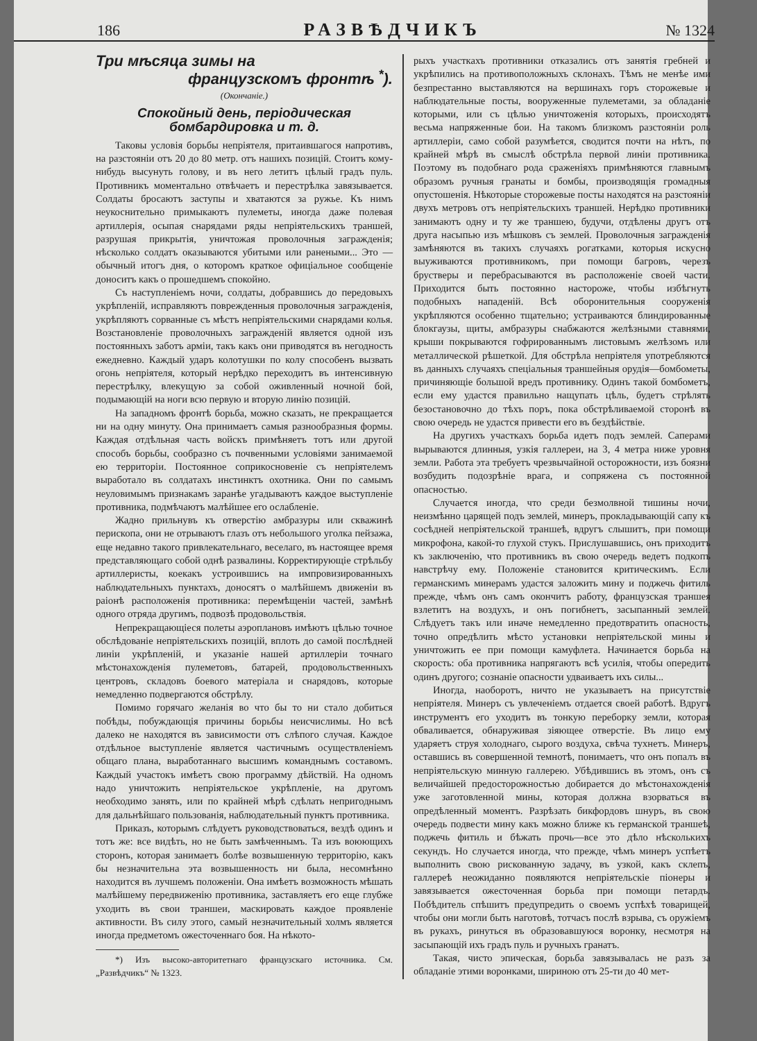186 РАЗВѢДЧИКЪ № 1324
Три мѣсяца зимы на
французскомъ фронтѣ <sup>*</sup>).
(Окончаніе.)
Спокойный день, періодическая бомбардировка и т. д.
Таковы условія борьбы непріятеля, притаившагося напротивъ, на разстояніи отъ 20 до 80 метр. отъ нашихъ позицій. Стоитъ кому-нибудь высунуть голову, и въ него летитъ цѣлый градъ пуль. Противникъ моментально отвѣчаетъ и перестрѣлка завязывается. Солдаты бросаютъ заступы и хватаются за ружье. Къ нимъ неукоснительно примыкаютъ пулеметы, иногда даже полевая артиллерія, осыпая снарядами ряды непріятельскихъ траншей, разрушая прикрытія, уничтожая проволочныя загражденія; нѣсколько солдатъ оказываются убитыми или ранеными... Это — обычный итогъ дня, о которомъ краткое офиціальное сообщеніе доноситъ какъ о прошедшемъ спокойно.
Съ наступленіемъ ночи, солдаты, добравшись до передовыхъ укрѣпленій, исправляютъ поврежденныя проволочныя загражденія, укрѣпляютъ сорванные съ мѣстъ непріятельскими снарядами колья. Возстановленіе проволочныхъ загражденій является одной изъ постоянныхъ заботъ арміи, такъ какъ они приводятся въ негодность ежедневно. Каждый ударъ колотушки по колу способенъ вызвать огонь непріятеля, который нерѣдко переходитъ въ интенсивную перестрѣлку, влекущую за собой оживленный ночной бой, подымающій на ноги всю первую и вторую линію позицій.
На западномъ фронтѣ борьба, можно сказать, не прекращается ни на одну минуту. Она принимаетъ самыя разнообразныя формы. Каждая отдѣльная часть войскъ примѣняетъ тотъ или другой способъ борьбы, сообразно съ почвенными условіями занимаемой ею территоріи. Постоянное соприкосновеніе съ непріятелемъ выработало въ солдатахъ инстинктъ охотника. Они по самымъ неуловимымъ признакамъ заранѣе угадываютъ каждое выступленіе противника, подмѣчаютъ малѣйшее его ослабленіе.
Жадно прильнувъ къ отверстію амбразуры или скважинѣ перископа, они не отрываютъ глазъ отъ небольшого уголка пейзажа, еще недавно такого привлекательнаго, веселаго, въ настоящее время представляющаго собой однѣ развалины. Корректирующіе стрѣльбу артиллеристы, коекакъ устроившись на импровизированныхъ наблюдательныхъ пунктахъ, доносятъ о малѣйшемъ движеніи въ раіонѣ расположенія противника: перемѣщеніи частей, замѣнѣ одного отряда другимъ, подвозѣ продовольствія.
Непрекращающіеся полеты аэроплановъ имѣютъ цѣлью точное обслѣдованіе непріятельскихъ позицій, вплоть до самой послѣдней линіи укрѣпленій, и указаніе нашей артиллеріи точнаго мѣстонахожденія пулеметовъ, батарей, продовольственныхъ центровъ, складовъ боевого матеріала и снарядовъ, которые немедленно подвергаются обстрѣлу.
Помимо горячаго желанія во что бы то ни стало добиться побѣды, побуждающія причины борьбы неисчислимы. Но всѣ далеко не находятся въ зависимости отъ слѣпого случая. Каждое отдѣльное выступленіе является частичнымъ осуществленіемъ общаго плана, выработаннаго высшимъ команднымъ составомъ. Каждый участокъ имѣетъ свою программу дѣйствій. На одномъ надо уничтожить непріятельское укрѣпленіе, на другомъ необходимо занять, или по крайней мѣрѣ сдѣлать непригоднымъ для дальнѣйшаго пользованія, наблюдательный пунктъ противника.
Приказъ, которымъ слѣдуетъ руководствоваться, вездѣ одинъ и тотъ же: все видѣть, но не быть замѣченнымъ. Та изъ воюющихъ сторонъ, которая занимаетъ болѣе возвышенную территорію, какъ бы незначительна эта возвышенность ни была, несомнѣнно находится въ лучшемъ положеніи. Она имѣетъ возможность мѣшать малѣйшему передвиженію противника, заставляетъ его еще глубже уходить въ свои траншеи, маскировать каждое проявленіе активности. Въ силу этого, самый незначительный холмъ является иногда предметомъ ожесточеннаго боя. На нѣкото-
*) Изъ высоко-авторитетнаго французскаго источника. См. „Развѣдчикъ“ № 1323.
рыхъ участкахъ противники отказались отъ занятія гребней и укрѣпились на противоположныхъ склонахъ. Тѣмъ не менѣе ими безпрестанно выставляются на вершинахъ горъ сторожевые и наблюдательные посты, вооруженные пулеметами, за обладаніе которыми, или съ цѣлью уничтоженія которыхъ, происходятъ весьма напряженные бои. На такомъ близкомъ разстояніи роль артиллеріи, само собой разумѣется, сводится почти на нѣтъ, по крайней мѣрѣ въ смыслѣ обстрѣла первой линіи противника. Поэтому въ подобнаго рода сраженіяхъ примѣняются главнымъ образомъ ручныя гранаты и бомбы, производящія громадныя опустошенія. Нѣкоторые сторожевые посты находятся на разстояніи двухъ метровъ отъ непріятельскихъ траншей. Нерѣдко противники занимаютъ одну и ту же траншею, будучи, отдѣлены другъ отъ друга насыпью изъ мѣшковъ съ землей. Проволочныя загражденія замѣняются въ такихъ случаяхъ рогатками, которыя искусно выуживаются противникомъ, при помощи багровъ, черезъ брустверы и перебрасываются въ расположеніе своей части. Приходится быть постоянно настороже, чтобы избѣгнуть подобныхъ нападеній. Всѣ оборонительныя сооруженія укрѣпляются особенно тщательно; устраиваются блиндированные блокгаузы, щиты, амбразуры снабжаются желѣзными ставнями, крыши покрываются гофрированнымъ листовымъ желѣзомъ или металлической рѣшеткой. Для обстрѣла непріятеля употребляются въ данныхъ случаяхъ спеціальныя траншейныя орудія—бомбометы, причиняющіе большой вредъ противнику. Одинъ такой бомбометъ, если ему удастся правильно нащупать цѣль, будетъ стрѣлять безостановочно до тѣхъ поръ, пока обстрѣливаемой сторонѣ въ свою очередь не удастся привести его въ бездѣйствіе.
На другихъ участкахъ борьба идетъ подъ землей. Саперами вырываются длинныя, узкія галлереи, на 3, 4 метра ниже уровня земли. Работа эта требуетъ чрезвычайной осторожности, изъ боязни возбудить подозрѣніе врага, и сопряжена съ постоянной опасностью.
Случается иногда, что среди безмолвной тишины ночи, неизмѣнно царящей подъ землей, минеръ, прокладывающій сапу къ сосѣдней непріятельской траншеѣ, вдругъ слышитъ, при помощи микрофона, какой-то глухой стукъ. Прислушавшись, онъ приходитъ къ заключенію, что противникъ въ свою очередь ведетъ подкопъ навстрѣчу ему. Положеніе становится критическимъ. Если германскимъ минерамъ удастся заложить мину и поджечь фитиль прежде, чѣмъ онъ самъ окончитъ работу, французская траншея взлетитъ на воздухъ, и онъ погибнетъ, засыпанный землей. Слѣдуетъ такъ или иначе немедленно предотвратить опасность, точно опредѣлить мѣсто установки непріятельской мины и уничтожить ее при помощи камуфлета. Начинается борьба на скорость: оба противника напрягаютъ всѣ усилія, чтобы опередить одинъ другого; сознаніе опасности удваиваетъ ихъ силы...
Иногда, наоборотъ, ничто не указываетъ на присутствіе непріятеля. Минеръ съ увлеченіемъ отдается своей работѣ. Вдругъ инструментъ его уходитъ въ тонкую переборку земли, которая обваливается, обнаруживая зіяющее отверстіе. Въ лицо ему ударяетъ струя холоднаго, сырого воздуха, свѣча тухнетъ. Минеръ, оставшись въ совершенной темнотѣ, понимаетъ, что онъ попалъ въ непріятельскую минную галлерею. Убѣдившись въ этомъ, онъ съ величайшей предосторожностью добирается до мѣстонахожденія уже заготовленной мины, которая должна взорваться въ опредѣленный моментъ. Разрѣзать бикфордовъ шнуръ, въ свою очередь подвести мину какъ можно ближе къ германской траншеѣ, поджечь фитиль и бѣжать прочь—все это дѣло нѣсколькихъ секундъ. Но случается иногда, что прежде, чѣмъ минеръ успѣетъ выполнить свою рискованную задачу, въ узкой, какъ склепъ, галлереѣ неожиданно появляются непріятельскіе піонеры и завязывается ожесточенная борьба при помощи петардъ. Побѣдитель спѣшитъ предупредить о своемъ успѣхѣ товарищей, чтобы они могли быть наготовѣ, тотчасъ послѣ взрыва, съ оружіемъ въ рукахъ, ринуться въ образовавшуюся воронку, несмотря на засыпающій ихъ градъ пуль и ручныхъ гранатъ.
Такая, чисто эпическая, борьба завязывалась не разъ за обладаніе этими воронками, шириною отъ 25-ти до 40 мет-